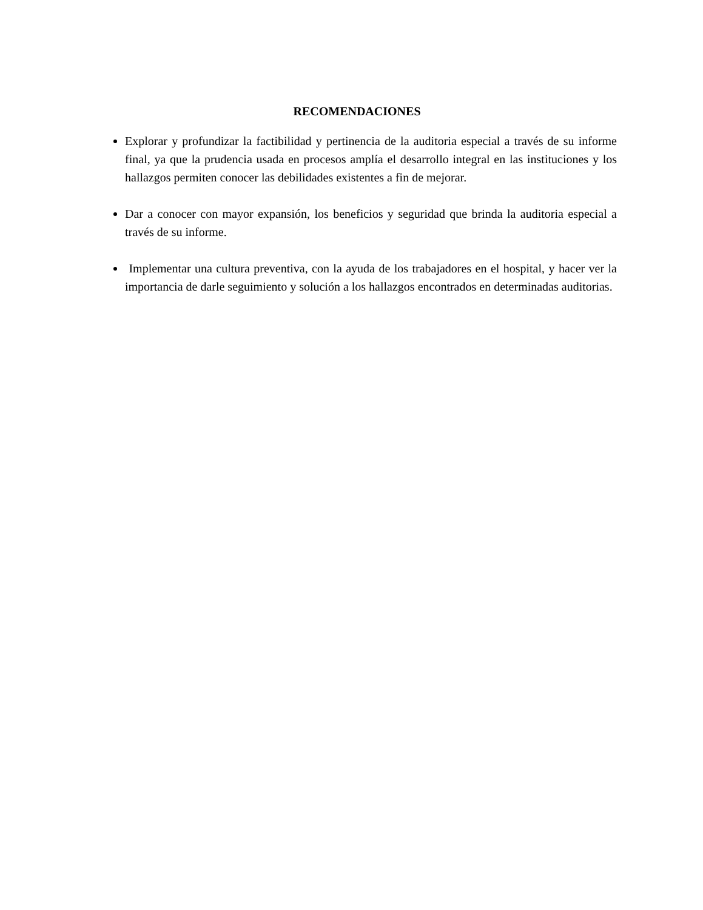RECOMENDACIONES
Explorar y profundizar la factibilidad y pertinencia de la auditoria especial a través de su informe final, ya que la prudencia usada en procesos amplía el desarrollo integral en las instituciones y los hallazgos permiten conocer las debilidades existentes a fin de mejorar.
Dar a conocer con mayor expansión, los beneficios y seguridad que brinda la auditoria especial a través de su informe.
Implementar una cultura preventiva, con la ayuda de los trabajadores en el hospital, y hacer ver la importancia de darle seguimiento y solución a los hallazgos encontrados en determinadas auditorias.